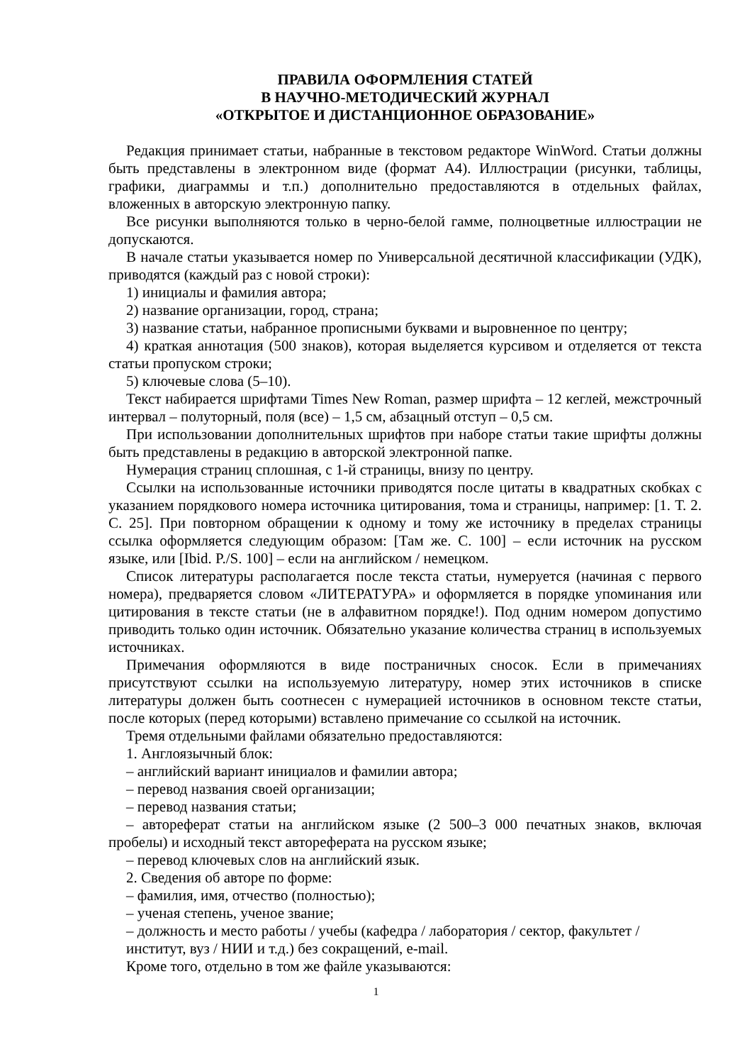ПРАВИЛА ОФОРМЛЕНИЯ СТАТЕЙ
В НАУЧНО-МЕТОДИЧЕСКИЙ ЖУРНАЛ
«ОТКРЫТОЕ И ДИСТАНЦИОННОЕ ОБРАЗОВАНИЕ»
Редакция принимает статьи, набранные в текстовом редакторе WinWord. Статьи должны быть представлены в электронном виде (формат А4). Иллюстрации (рисунки, таблицы, графики, диаграммы и т.п.) дополнительно предоставляются в отдельных файлах, вложенных в авторскую электронную папку.
Все рисунки выполняются только в черно-белой гамме, полноцветные иллюстрации не допускаются.
В начале статьи указывается номер по Универсальной десятичной классификации (УДК), приводятся (каждый раз с новой строки):
1) инициалы и фамилия автора;
2) название организации, город, страна;
3) название статьи, набранное прописными буквами и выровненное по центру;
4) краткая аннотация (500 знаков), которая выделяется курсивом и отделяется от текста статьи пропуском строки;
5) ключевые слова (5–10).
Текст набирается шрифтами Times New Roman, размер шрифта – 12 кеглей, межстрочный интервал – полуторный, поля (все) – 1,5 см, абзацный отступ – 0,5 см.
При использовании дополнительных шрифтов при наборе статьи такие шрифты должны быть представлены в редакцию в авторской электронной папке.
Нумерация страниц сплошная, с 1-й страницы, внизу по центру.
Ссылки на использованные источники приводятся после цитаты в квадратных скобках с указанием порядкового номера источника цитирования, тома и страницы, например: [1. Т. 2. С. 25]. При повторном обращении к одному и тому же источнику в пределах страницы ссылка оформляется следующим образом: [Там же. С. 100] – если источник на русском языке, или [Ibid. P./S. 100] – если на английском / немецком.
Список литературы располагается после текста статьи, нумеруется (начиная с первого номера), предваряется словом «ЛИТЕРАТУРА» и оформляется в порядке упоминания или цитирования в тексте статьи (не в алфавитном порядке!). Под одним номером допустимо приводить только один источник. Обязательно указание количества страниц в используемых источниках.
Примечания оформляются в виде постраничных сносок. Если в примечаниях присутствуют ссылки на используемую литературу, номер этих источников в списке литературы должен быть соотнесен с нумерацией источников в основном тексте статьи, после которых (перед которыми) вставлено примечание со ссылкой на источник.
Тремя отдельными файлами обязательно предоставляются:
1. Англоязычный блок:
– английский вариант инициалов и фамилии автора;
– перевод названия своей организации;
– перевод названия статьи;
– автореферат статьи на английском языке (2 500–3 000 печатных знаков, включая пробелы) и исходный текст автореферата на русском языке;
– перевод ключевых слов на английский язык.
2. Сведения об авторе по форме:
– фамилия, имя, отчество (полностью);
– ученая степень, ученое звание;
– должность и место работы / учебы (кафедра / лаборатория / сектор, факультет / институт, вуз / НИИ и т.д.) без сокращений, e-mail.
Кроме того, отдельно в том же файле указываются:
1